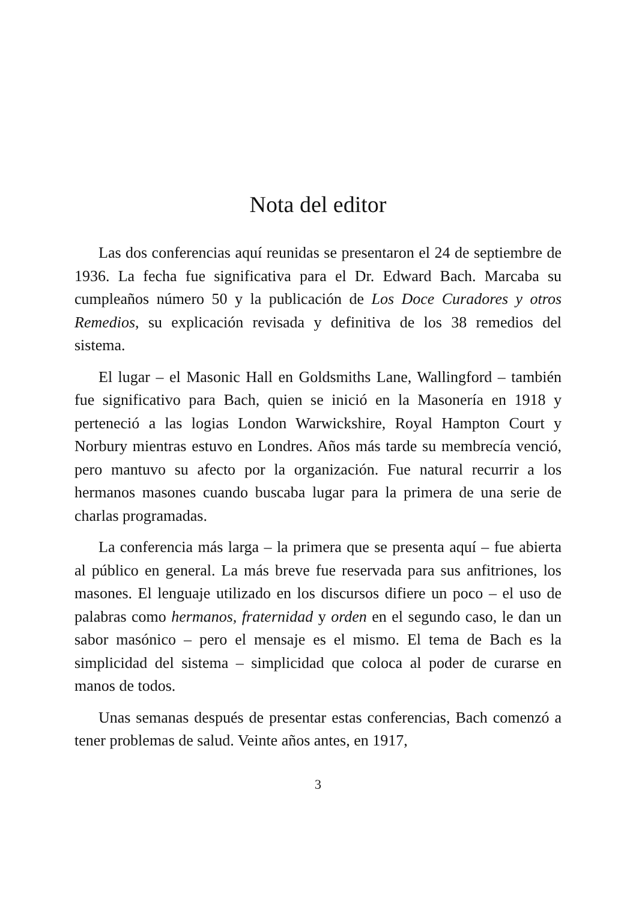Nota del editor
Las dos conferencias aquí reunidas se presentaron el 24 de septiembre de 1936. La fecha fue significativa para el Dr. Edward Bach. Marcaba su cumpleaños número 50 y la publicación de Los Doce Curadores y otros Remedios, su explicación revisada y definitiva de los 38 remedios del sistema.
El lugar – el Masonic Hall en Goldsmiths Lane, Wallingford – también fue significativo para Bach, quien se inició en la Masonería en 1918 y perteneció a las logias London Warwickshire, Royal Hampton Court y Norbury mientras estuvo en Londres. Años más tarde su membrecía venció, pero mantuvo su afecto por la organización. Fue natural recurrir a los hermanos masones cuando buscaba lugar para la primera de una serie de charlas programadas.
La conferencia más larga – la primera que se presenta aquí – fue abierta al público en general. La más breve fue reservada para sus anfitriones, los masones. El lenguaje utilizado en los discursos difiere un poco – el uso de palabras como hermanos, fraternidad y orden en el segundo caso, le dan un sabor masónico – pero el mensaje es el mismo. El tema de Bach es la simplicidad del sistema – simplicidad que coloca al poder de curarse en manos de todos.
Unas semanas después de presentar estas conferencias, Bach comenzó a tener problemas de salud. Veinte años antes, en 1917,
3